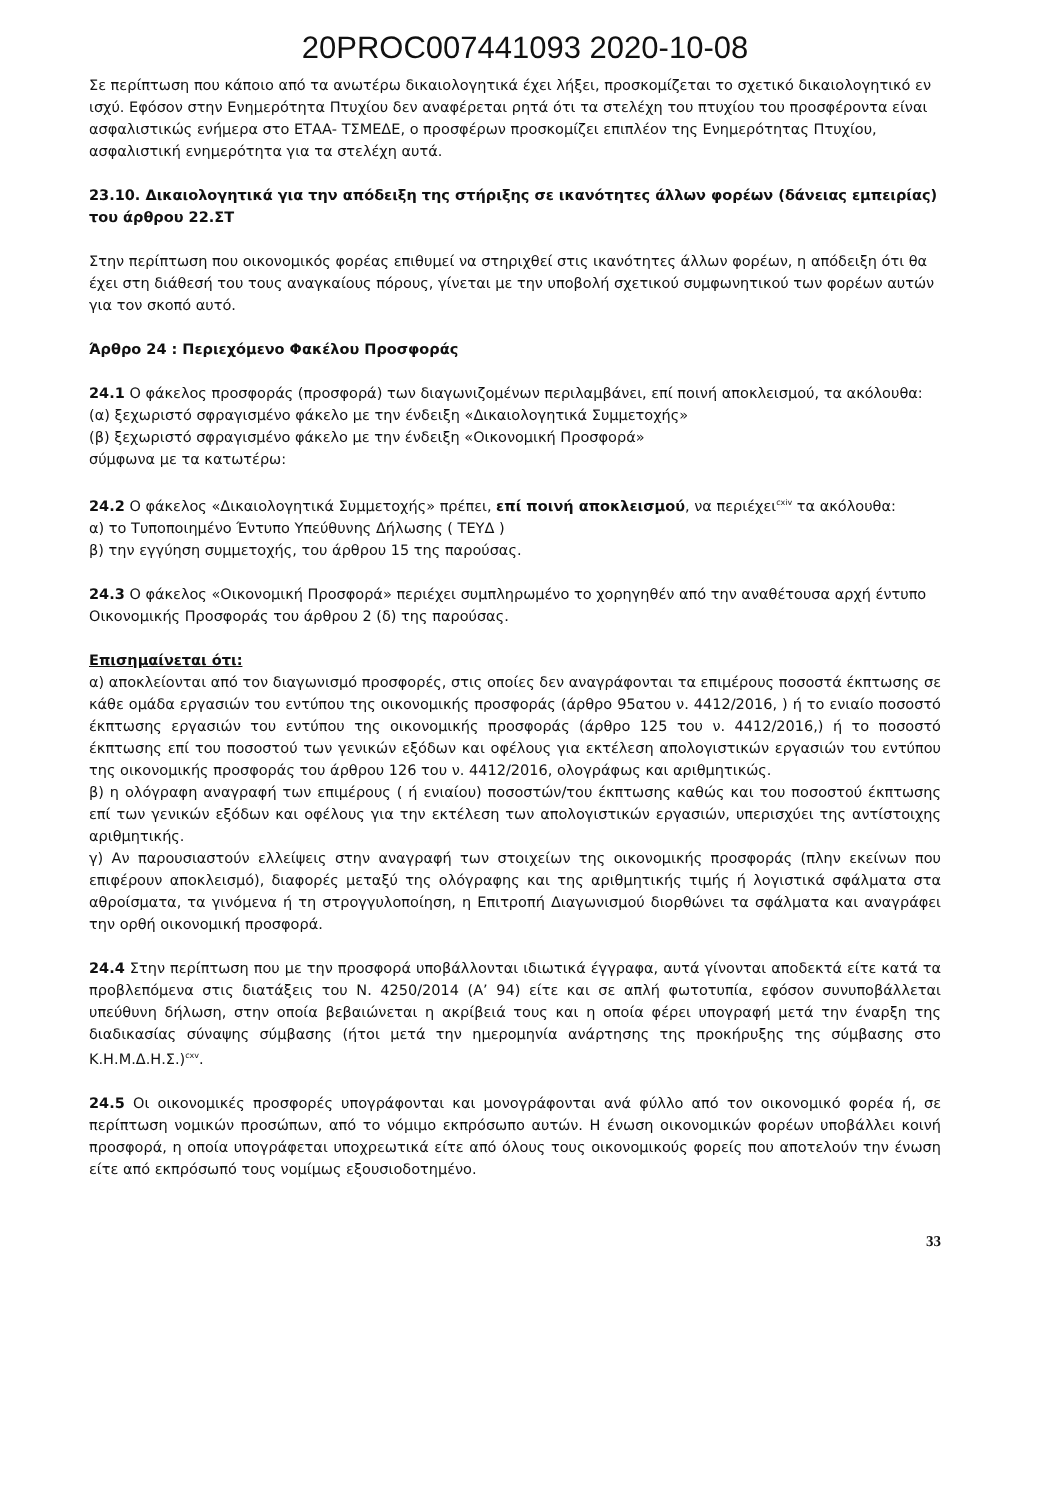20PROC007441093 2020-10-08
Σε περίπτωση που κάποιο από τα ανωτέρω δικαιολογητικά έχει λήξει, προσκομίζεται το σχετικό δικαιολογητικό εν ισχύ. Εφόσον στην Ενημερότητα Πτυχίου δεν αναφέρεται ρητά ότι τα στελέχη του πτυχίου του προσφέροντα είναι ασφαλιστικώς ενήμερα στο ΕΤΑΑ- ΤΣΜΕΔΕ, ο προσφέρων προσκομίζει επιπλέον της Ενημερότητας Πτυχίου, ασφαλιστική ενημερότητα για τα στελέχη αυτά.
23.10. Δικαιολογητικά για την απόδειξη της στήριξης σε ικανότητες άλλων φορέων (δάνειας εμπειρίας) του άρθρου 22.ΣΤ
Στην περίπτωση που οικονομικός φορέας επιθυμεί να στηριχθεί στις ικανότητες άλλων φορέων, η απόδειξη ότι θα έχει στη διάθεσή του τους αναγκαίους πόρους, γίνεται με την υποβολή σχετικού συμφωνητικού των φορέων αυτών για τον σκοπό αυτό.
Άρθρο 24 : Περιεχόμενο Φακέλου Προσφοράς
24.1 Ο φάκελος προσφοράς (προσφορά) των διαγωνιζομένων περιλαμβάνει, επί ποινή αποκλεισμού, τα ακόλουθα:
(α) ξεχωριστό σφραγισμένο φάκελο με την ένδειξη «Δικαιολογητικά Συμμετοχής»
(β) ξεχωριστό σφραγισμένο φάκελο με την ένδειξη «Οικονομική Προσφορά»
σύμφωνα με τα κατωτέρω:
24.2 Ο φάκελος «Δικαιολογητικά Συμμετοχής» πρέπει, επί ποινή αποκλεισμού, να περιέχει<sup>cxiv</sup> τα ακόλουθα:
α) το Τυποποιημένο Έντυπο Υπεύθυνης Δήλωσης ( ΤΕΥΔ )
β) την εγγύηση συμμετοχής, του άρθρου 15 της παρούσας.
24.3 Ο φάκελος «Οικονομική Προσφορά» περιέχει συμπληρωμένο το χορηγηθέν από την αναθέτουσα αρχή έντυπο Οικονομικής Προσφοράς του άρθρου 2 (δ) της παρούσας.
Επισημαίνεται ότι:
α) αποκλείονται από τον διαγωνισμό προσφορές, στις οποίες δεν αναγράφονται τα επιμέρους ποσοστά έκπτωσης σε κάθε ομάδα εργασιών του εντύπου της οικονομικής προσφοράς (άρθρο 95ατου ν. 4412/2016, ) ή το ενιαίο ποσοστό έκπτωσης εργασιών του εντύπου της οικονομικής προσφοράς (άρθρο 125 του ν. 4412/2016,) ή το ποσοστό έκπτωσης επί του ποσοστού των γενικών εξόδων και οφέλους για εκτέλεση απολογιστικών εργασιών του εντύπου της οικονομικής προσφοράς του άρθρου 126 του ν. 4412/2016, ολογράφως και αριθμητικώς.
β) η ολόγραφη αναγραφή των επιμέρους ( ή ενιαίου) ποσοστών/του έκπτωσης καθώς και του ποσοστού έκπτωσης επί των γενικών εξόδων και οφέλους για την εκτέλεση των απολογιστικών εργασιών, υπερισχύει της αντίστοιχης αριθμητικής.
γ) Αν παρουσιαστούν ελλείψεις στην αναγραφή των στοιχείων της οικονομικής προσφοράς (πλην εκείνων που επιφέρουν αποκλεισμό), διαφορές μεταξύ της ολόγραφης και της αριθμητικής τιμής ή λογιστικά σφάλματα στα αθροίσματα, τα γινόμενα ή τη στρογγυλοποίηση, η Επιτροπή Διαγωνισμού διορθώνει τα σφάλματα και αναγράφει την ορθή οικονομική προσφορά.
24.4 Στην περίπτωση που με την προσφορά υποβάλλονται ιδιωτικά έγγραφα, αυτά γίνονται αποδεκτά είτε κατά τα προβλεπόμενα στις διατάξεις του Ν. 4250/2014 (Α’ 94) είτε και σε απλή φωτοτυπία, εφόσον συνυποβάλλεται υπεύθυνη δήλωση, στην οποία βεβαιώνεται η ακρίβειά τους και η οποία φέρει υπογραφή μετά την έναρξη της διαδικασίας σύναψης σύμβασης (ήτοι μετά την ημερομηνία ανάρτησης της προκήρυξης της σύμβασης στο Κ.Η.Μ.Δ.Η.Σ.)<sup>cxv</sup>.
24.5 Οι οικονομικές προσφορές υπογράφονται και μονογράφονται ανά φύλλο από τον οικονομικό φορέα ή, σε περίπτωση νομικών προσώπων, από το νόμιμο εκπρόσωπο αυτών. Η ένωση οικονομικών φορέων υποβάλλει κοινή προσφορά, η οποία υπογράφεται υποχρεωτικά είτε από όλους τους οικονομικούς φορείς που αποτελούν την ένωση είτε από εκπρόσωπό τους νομίμως εξουσιοδοτημένο.
33